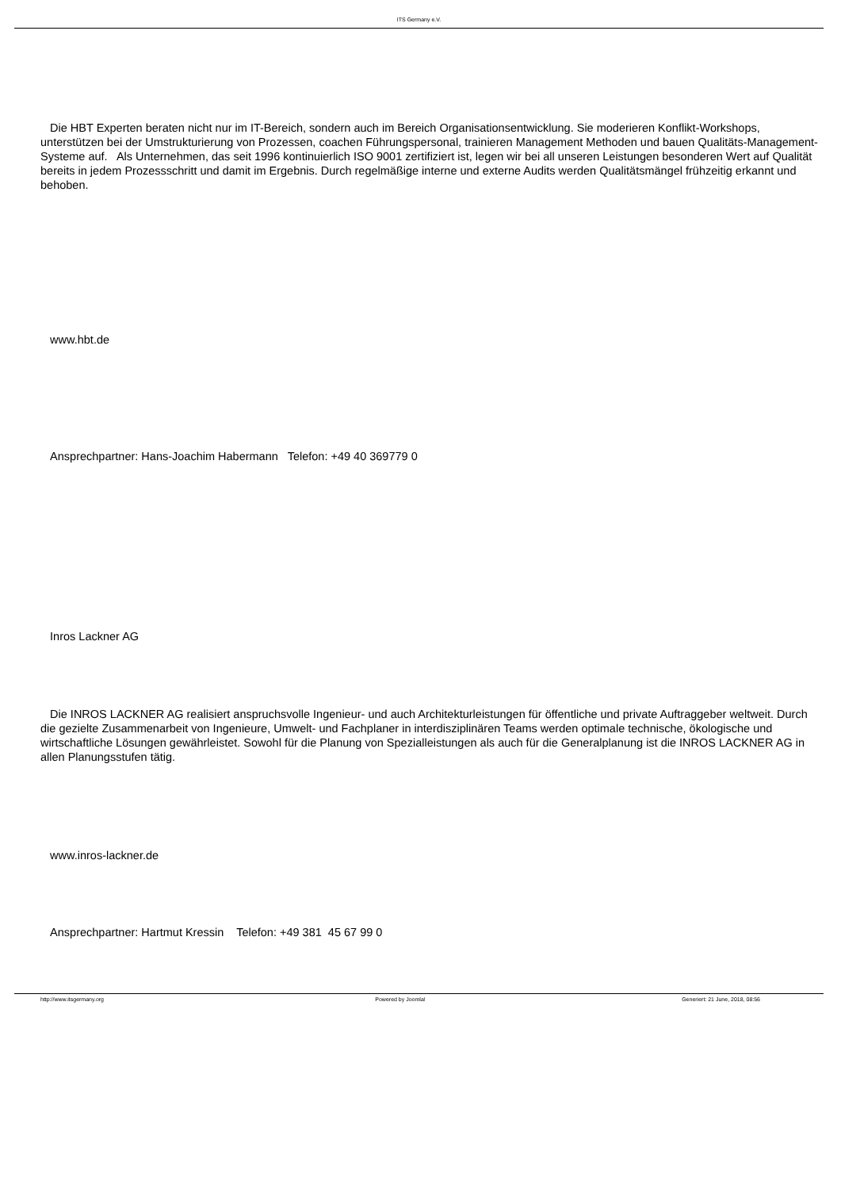ITS Germany e.V.
Die HBT Experten beraten nicht nur im IT-Bereich, sondern auch im Bereich Organisationsentwicklung. Sie moderieren Konflikt-Workshops, unterstützen bei der Umstrukturierung von Prozessen, coachen Führungspersonal, trainieren Management Methoden und bauen Qualitäts-Management-Systeme auf. Als Unternehmen, das seit 1996 kontinuierlich ISO 9001 zertifiziert ist, legen wir bei all unseren Leistungen besonderen Wert auf Qualität bereits in jedem Prozessschritt und damit im Ergebnis. Durch regelmäßige interne und externe Audits werden Qualitätsmängel frühzeitig erkannt und behoben.
www.hbt.de
Ansprechpartner: Hans-Joachim Habermann Telefon: +49 40 369779 0
Inros Lackner AG
Die INROS LACKNER AG realisiert anspruchsvolle Ingenieur- und auch Architekturleistungen für öffentliche und private Auftraggeber weltweit. Durch die gezielte Zusammenarbeit von Ingenieure, Umwelt- und Fachplaner in interdisziplinären Teams werden optimale technische, ökologische und wirtschaftliche Lösungen gewährleistet. Sowohl für die Planung von Spezialleistungen als auch für die Generalplanung ist die INROS LACKNER AG in allen Planungsstufen tätig.
www.inros-lackner.de
Ansprechpartner: Hartmut Kressin Telefon: +49 381 45 67 99 0
http://www.itsgermany.org Powered by Joomla! Generiert: 21 June, 2018, 08:56